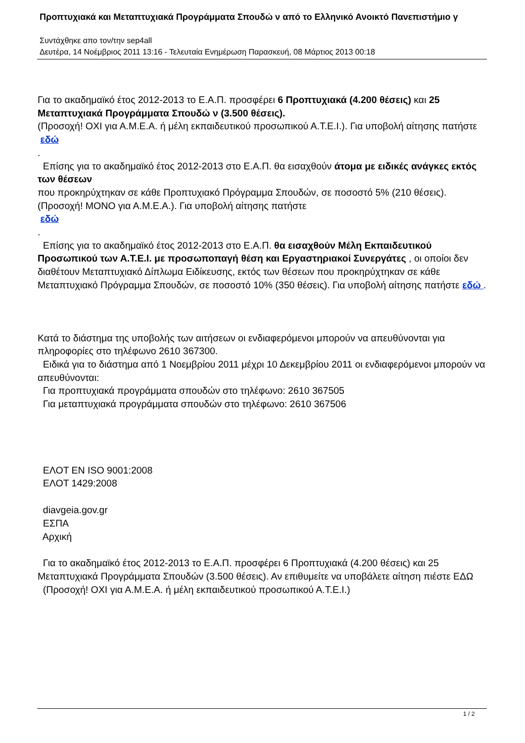Προπτυχιακά και Μεταπτυχιακά Προγράμματα Σπουδώ ν από το Ελληνικό Ανοικτό Πανεπιστήμιο γ
Συντάχθηκε απο τον/την sep4all
Δευτέρα, 14 Νοέμβριος 2011 13:16 - Τελευταία Ενημέρωση Παρασκευή, 08 Μάρτιος 2013 00:18
Για το ακαδημαϊκό έτος 2012-2013 το Ε.Α.Π. προσφέρει 6 Προπτυχιακά (4.200 θέσεις) και 25 Μεταπτυχιακά Προγράμματα Σπουδώ ν (3.500 θέσεις).
(Προσοχή! ΟΧΙ για Α.Μ.Ε.Α. ή μέλη εκπαιδευτικού προσωπικού Α.Τ.Ε.Ι.). Για υποβολή αίτησης πατήστε
εδώ
.
Επίσης για το ακαδημαϊκό έτος 2012-2013 στο Ε.Α.Π. θα εισαχθούν άτομα με ειδικές ανάγκες εκτός των θέσεων
που προκηρύχτηκαν σε κάθε Προπτυχιακό Πρόγραμμα Σπουδών, σε ποσοστό 5% (210 θέσεις). (Προσοχή! ΜΟΝΟ για Α.Μ.Ε.Α.). Για υποβολή αίτησης πατήστε
εδώ
.
Επίσης για το ακαδημαϊκό έτος 2012-2013 στο Ε.Α.Π. θα εισαχθούν Μέλη Εκπαιδευτικού Προσωπικού των Α.Τ.Ε.Ι. με προσωποπαγή θέση και Εργαστηριακοί Συνεργάτες , οι οποίοι δεν διαθέτουν Μεταπτυχιακό Δίπλωμα Ειδίκευσης, εκτός των θέσεων που προκηρύχτηκαν σε κάθε Μεταπτυχιακό Πρόγραμμα Σπουδών, σε ποσοστό 10% (350 θέσεις). Για υποβολή αίτησης πατήστε εδώ .
Κατά το διάστημα της υποβολής των αιτήσεων οι ενδιαφερόμενοι μπορούν να απευθύνονται για πληροφορίες στο τηλέφωνο 2610 367300.
Ειδικά για το διάστημα από 1 Νοεμβρίου 2011 μέχρι 10 Δεκεμβρίου 2011 οι ενδιαφερόμενοι μπορούν να απευθύνονται:
Για προπτυχιακά προγράμματα σπουδών στο τηλέφωνο: 2610 367505
Για μεταπτυχιακά προγράμματα σπουδών στο τηλέφωνο: 2610 367506
ΕΛΟΤ EN ISO 9001:2008
ΕΛΟΤ 1429:2008
diavgeia.gov.gr
ΕΣΠΑ
Αρχική
Για το ακαδημαϊκό έτος 2012-2013 το Ε.Α.Π. προσφέρει 6 Προπτυχιακά (4.200 θέσεις) και 25 Μεταπτυχιακά Προγράμματα Σπουδών (3.500 θέσεις). Αν επιθυμείτε να υποβάλετε αίτηση πιέστε ΕΔΩ
(Προσοχή! ΟΧΙ για Α.Μ.Ε.Α. ή μέλη εκπαιδευτικού προσωπικού Α.Τ.Ε.Ι.)
1 / 2